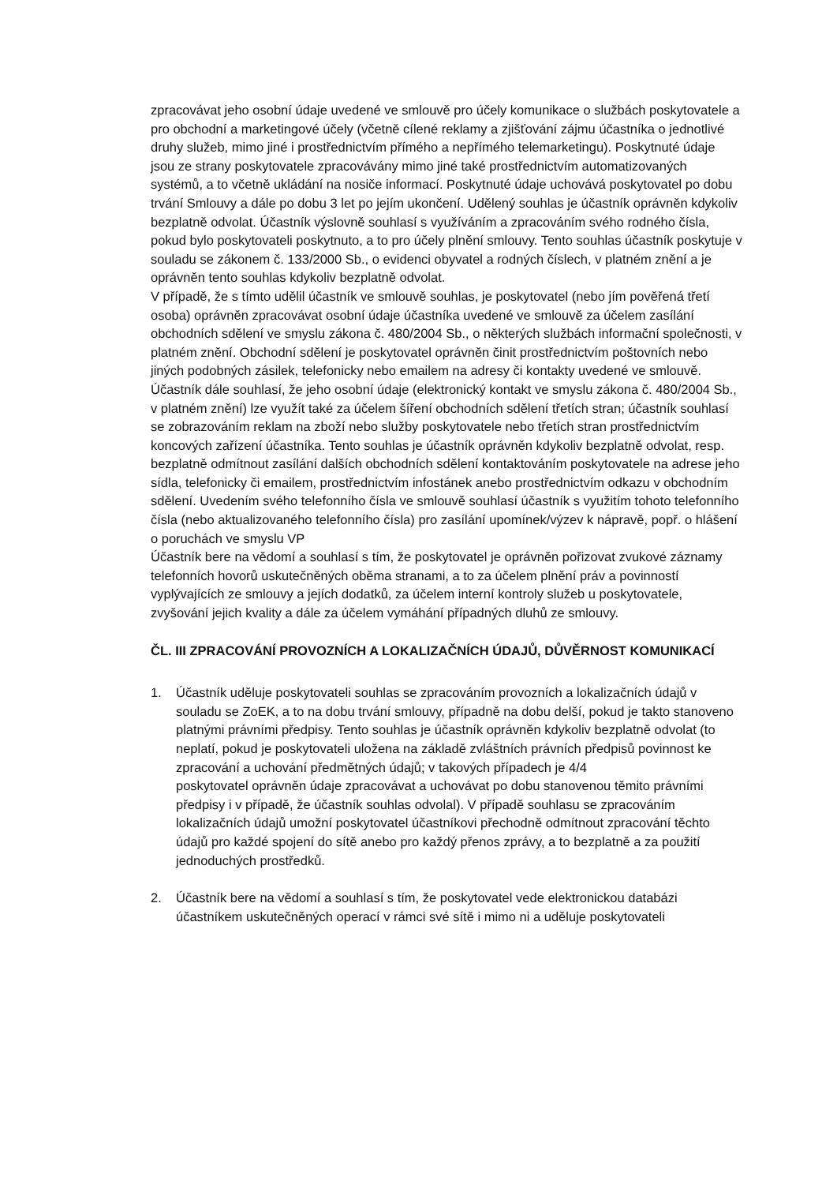zpracovávat jeho osobní údaje uvedené ve smlouvě pro účely komunikace o službách poskytovatele a pro obchodní a marketingové účely (včetně cílené reklamy a zjišťování zájmu účastníka o jednotlivé druhy služeb, mimo jiné i prostřednictvím přímého a nepřímého telemarketingu). Poskytnuté údaje jsou ze strany poskytovatele zpracovávány mimo jiné také prostřednictvím automatizovaných systémů, a to včetně ukládání na nosiče informací. Poskytnuté údaje uchovává poskytovatel po dobu trvání Smlouvy a dále po dobu 3 let po jejím ukončení. Udělený souhlas je účastník oprávněn kdykoliv bezplatně odvolat. Účastník výslovně souhlasí s využíváním a zpracováním svého rodného čísla, pokud bylo poskytovateli poskytnuto, a to pro účely plnění smlouvy. Tento souhlas účastník poskytuje v souladu se zákonem č. 133/2000 Sb., o evidenci obyvatel a rodných číslech, v platném znění a je oprávněn tento souhlas kdykoliv bezplatně odvolat.
V případě, že s tímto udělil účastník ve smlouvě souhlas, je poskytovatel (nebo jím pověřená třetí osoba) oprávněn zpracovávat osobní údaje účastníka uvedené ve smlouvě za účelem zasílání obchodních sdělení ve smyslu zákona č. 480/2004 Sb., o některých službách informační společnosti, v platném znění. Obchodní sdělení je poskytovatel oprávněn činit prostřednictvím poštovních nebo jiných podobných zásilek, telefonicky nebo emailem na adresy či kontakty uvedené ve smlouvě. Účastník dále souhlasí, že jeho osobní údaje (elektronický kontakt ve smyslu zákona č. 480/2004 Sb., v platném znění) lze využít také za účelem šíření obchodních sdělení třetích stran; účastník souhlasí se zobrazováním reklam na zboží nebo služby poskytovatele nebo třetích stran prostřednictvím koncových zařízení účastníka. Tento souhlas je účastník oprávněn kdykoliv bezplatně odvolat, resp. bezplatně odmítnout zasílání dalších obchodních sdělení kontaktováním poskytovatele na adrese jeho sídla, telefonicky či emailem, prostřednictvím infostánek anebo prostřednictvím odkazu v obchodním sdělení. Uvedením svého telefonního čísla ve smlouvě souhlasí účastník s využitím tohoto telefonního čísla (nebo aktualizovaného telefonního čísla) pro zasílání upomínek/výzev k nápravě, popř. o hlášení o poruchách ve smyslu VP
Účastník bere na vědomí a souhlasí s tím, že poskytovatel je oprávněn pořizovat zvukové záznamy telefonních hovorů uskutečněných oběma stranami, a to za účelem plnění práv a povinností vyplývajících ze smlouvy a jejích dodatků, za účelem interní kontroly služeb u poskytovatele, zvyšování jejich kvality a dále za účelem vymáhání případných dluhů ze smlouvy.
ČL. III ZPRACOVÁNÍ PROVOZNÍCH A LOKALIZAČNÍCH ÚDAJŮ, DŮVĚRNOST KOMUNIKACÍ
1. Účastník uděluje poskytovateli souhlas se zpracováním provozních a lokalizačních údajů v souladu se ZoEK, a to na dobu trvání smlouvy, případně na dobu delší, pokud je takto stanoveno platnými právními předpisy. Tento souhlas je účastník oprávněn kdykoliv bezplatně odvolat (to neplatí, pokud je poskytovateli uložena na základě zvláštních právních předpisů povinnost ke zpracování a uchování předmětných údajů; v takových případech je 4/4
poskytovatel oprávněn údaje zpracovávat a uchovávat po dobu stanovenou těmito právními předpisy i v případě, že účastník souhlas odvolal). V případě souhlasu se zpracováním lokalizačních údajů umožní poskytovatel účastníkovi přechodně odmítnout zpracování těchto údajů pro každé spojení do sítě anebo pro každý přenos zprávy, a to bezplatně a za použití jednoduchých prostředků.
2. Účastník bere na vědomí a souhlasí s tím, že poskytovatel vede elektronickou databázi účastníkem uskutečněných operací v rámci své sítě i mimo ni a uděluje poskytovateli